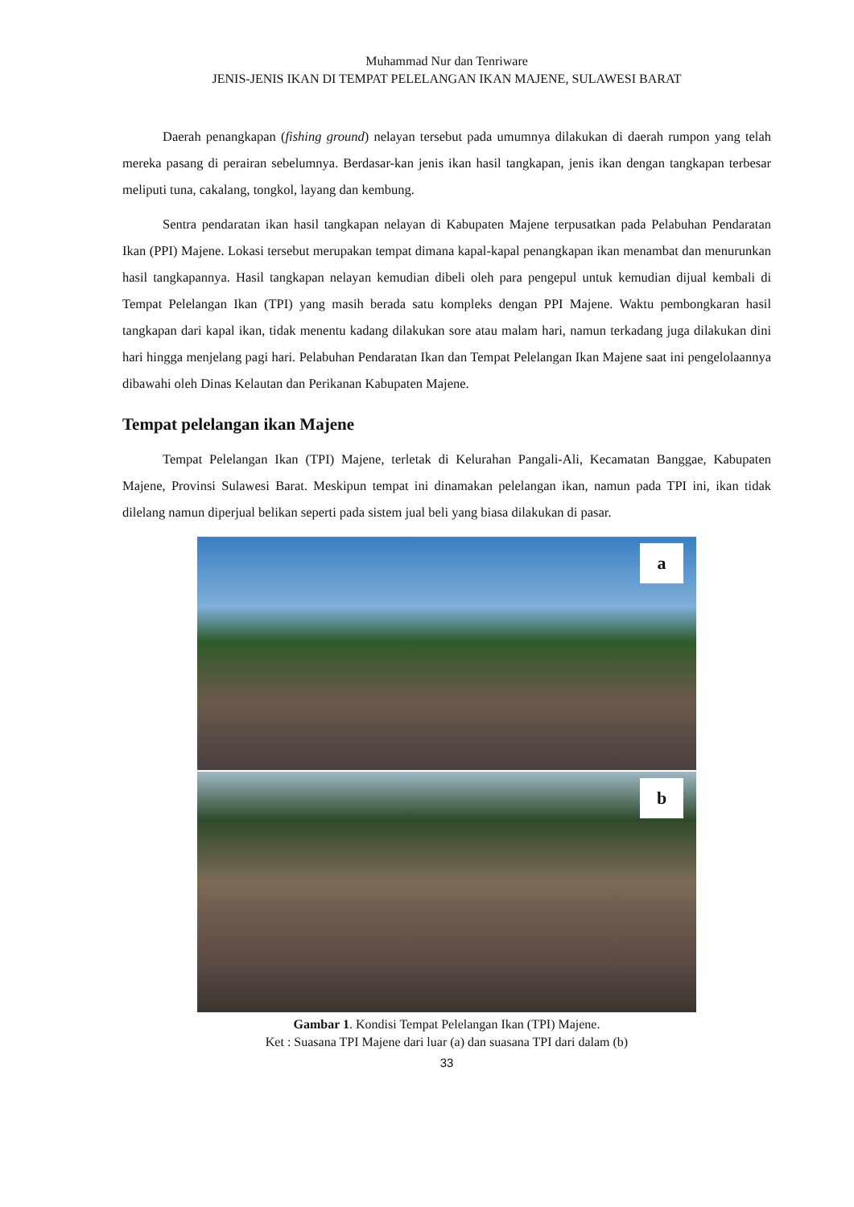Muhammad Nur dan Tenriware
JENIS-JENIS IKAN DI TEMPAT PELELANGAN IKAN MAJENE, SULAWESI BARAT
Daerah penangkapan (fishing ground) nelayan tersebut pada umumnya dilakukan di daerah rumpon yang telah mereka pasang di perairan sebelumnya. Berdasar-kan jenis ikan hasil tangkapan, jenis ikan dengan tangkapan terbesar meliputi tuna, cakalang, tongkol, layang dan kembung.
Sentra pendaratan ikan hasil tangkapan nelayan di Kabupaten Majene terpusatkan pada Pelabuhan Pendaratan Ikan (PPI) Majene. Lokasi tersebut merupakan tempat dimana kapal-kapal penangkapan ikan menambat dan menurunkan hasil tangkapannya. Hasil tangkapan nelayan kemudian dibeli oleh para pengepul untuk kemudian dijual kembali di Tempat Pelelangan Ikan (TPI) yang masih berada satu kompleks dengan PPI Majene. Waktu pembongkaran hasil tangkapan dari kapal ikan, tidak menentu kadang dilakukan sore atau malam hari, namun terkadang juga dilakukan dini hari hingga menjelang pagi hari. Pelabuhan Pendaratan Ikan dan Tempat Pelelangan Ikan Majene saat ini pengelolaannya dibawahi oleh Dinas Kelautan dan Perikanan Kabupaten Majene.
Tempat pelelangan ikan Majene
Tempat Pelelangan Ikan (TPI) Majene, terletak di Kelurahan Pangali-Ali, Kecamatan Banggae, Kabupaten Majene, Provinsi Sulawesi Barat. Meskipun tempat ini dinamakan pelelangan ikan, namun pada TPI ini, ikan tidak dilelang namun diperjual belikan seperti pada sistem jual beli yang biasa dilakukan di pasar.
a
b
Gambar 1. Kondisi Tempat Pelelangan Ikan (TPI) Majene.
Ket : Suasana TPI Majene dari luar (a) dan suasana TPI dari dalam (b)
33